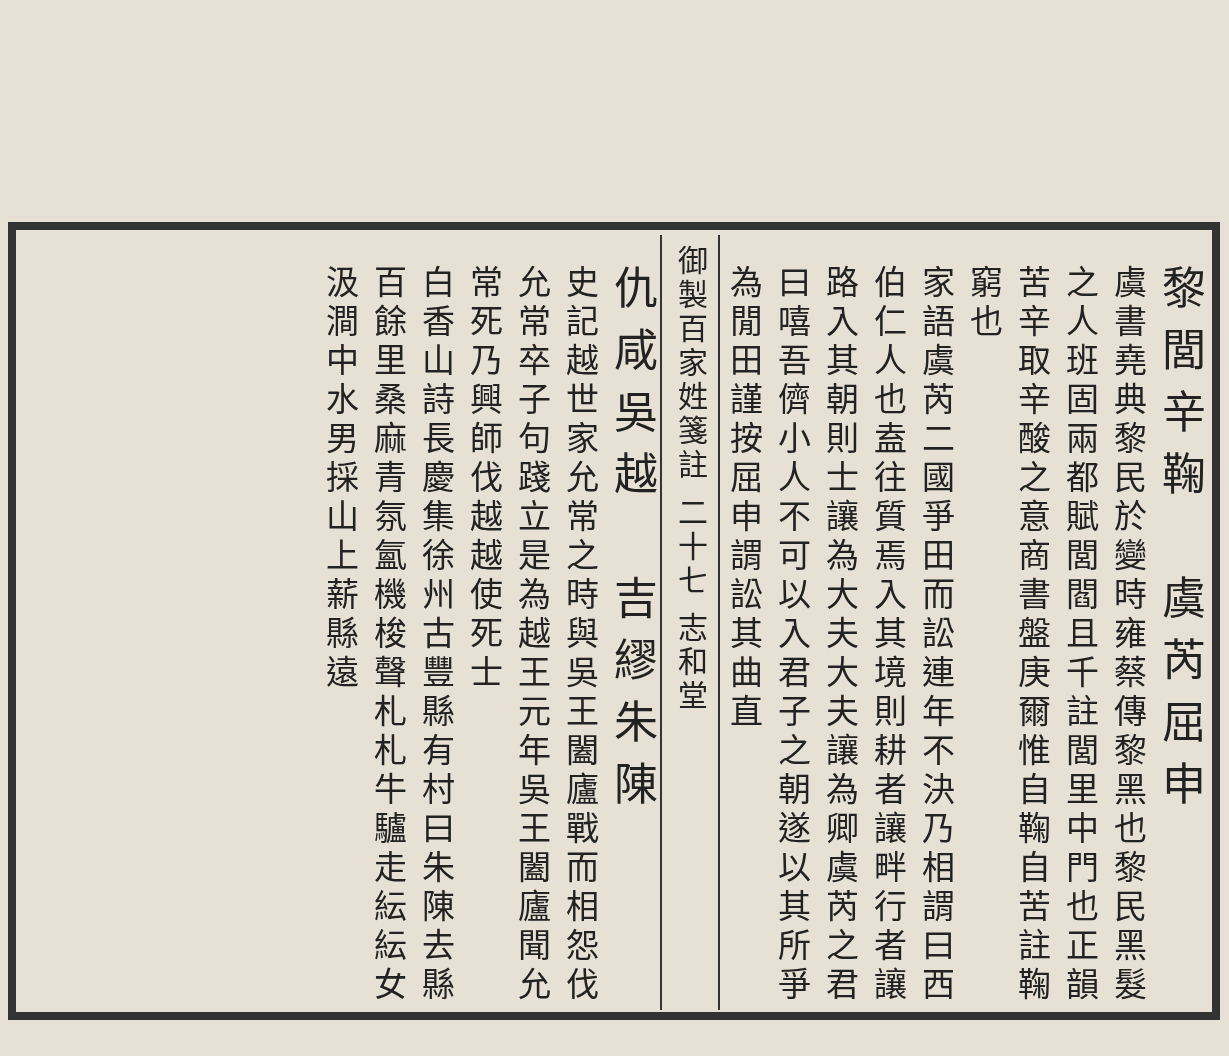黎閭辛鞠　虞芮屈申
虞書堯典黎民於變時雍蔡傳黎黑也黎民黑髮之人班固兩都賦閭閻且千註閭里中門也正韻苦辛取辛酸之意商書盤庚爾惟自鞠自苦註鞠窮也
家語虞芮二國爭田而訟連年不決乃相謂曰西伯仁人也盍往質焉入其境則耕者讓畔行者讓路入其朝則士讓為大夫大夫讓為卿虞芮之君曰嘻吾儕小人不可以入君子之朝遂以其所爭為閒田謹按屈申謂訟其曲直
御製百家姓箋註 二十七 志和堂
仇咸吳越　吉繆朱陳
史記越世家允常之時與吳王闔廬戰而相怨伐允常卒子句踐立是為越王元年吳王闔廬聞允常死乃興師伐越越使死士
白香山詩長慶集徐州古豐縣有村曰朱陳去縣百餘里桑麻青氛氳機梭聲札札牛驢走紜紜女汲澗中水男採山上薪縣遠